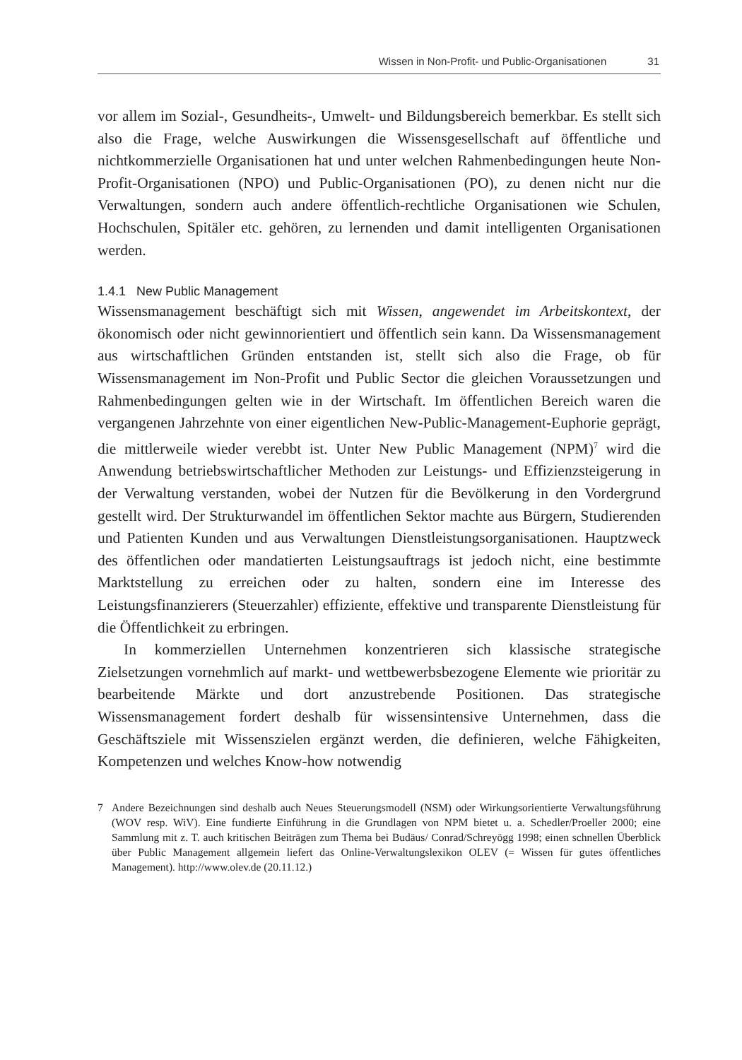Wissen in Non-Profit- und Public-Organisationen 31
vor allem im Sozial-, Gesundheits-, Umwelt- und Bildungsbereich bemerkbar. Es stellt sich also die Frage, welche Auswirkungen die Wissensgesellschaft auf öffentliche und nichtkommerzielle Organisationen hat und unter welchen Rahmenbedingungen heute Non-Profit-Organisationen (NPO) und Public-Organisationen (PO), zu denen nicht nur die Verwaltungen, sondern auch andere öffentlich-rechtliche Organisationen wie Schulen, Hochschulen, Spitäler etc. gehören, zu lernenden und damit intelligenten Organisationen werden.
1.4.1 New Public Management
Wissensmanagement beschäftigt sich mit Wissen, angewendet im Arbeitskontext, der ökonomisch oder nicht gewinnorientiert und öffentlich sein kann. Da Wissensmanagement aus wirtschaftlichen Gründen entstanden ist, stellt sich also die Frage, ob für Wissensmanagement im Non-Profit und Public Sector die gleichen Voraussetzungen und Rahmenbedingungen gelten wie in der Wirtschaft. Im öffentlichen Bereich waren die vergangenen Jahrzehnte von einer eigentlichen New-Public-Management-Euphorie geprägt, die mittlerweile wieder verebbt ist. Unter New Public Management (NPM)<sup>7</sup> wird die Anwendung betriebswirtschaftlicher Methoden zur Leistungs- und Effizienzsteigerung in der Verwaltung verstanden, wobei der Nutzen für die Bevölkerung in den Vordergrund gestellt wird. Der Strukturwandel im öffentlichen Sektor machte aus Bürgern, Studierenden und Patienten Kunden und aus Verwaltungen Dienstleistungsorganisationen. Hauptzweck des öffentlichen oder mandatierten Leistungsauftrags ist jedoch nicht, eine bestimmte Marktstellung zu erreichen oder zu halten, sondern eine im Interesse des Leistungsfinanzierers (Steuerzahler) effiziente, effektive und transparente Dienstleistung für die Öffentlichkeit zu erbringen.
In kommerziellen Unternehmen konzentrieren sich klassische strategische Zielsetzungen vornehmlich auf markt- und wettbewerbsbezogene Elemente wie prioritär zu bearbeitende Märkte und dort anzustrebende Positionen. Das strategische Wissensmanagement fordert deshalb für wissensintensive Unternehmen, dass die Geschäftsziele mit Wissenszielen ergänzt werden, die definieren, welche Fähigkeiten, Kompetenzen und welches Know-how notwendig
7 Andere Bezeichnungen sind deshalb auch Neues Steuerungsmodell (NSM) oder Wirkungsorientierte Verwaltungsführung (WOV resp. WiV). Eine fundierte Einführung in die Grundlagen von NPM bietet u. a. Schedler/Proeller 2000; eine Sammlung mit z. T. auch kritischen Beiträgen zum Thema bei Budäus/ Conrad/Schreyögg 1998; einen schnellen Überblick über Public Management allgemein liefert das Online-Verwaltungslexikon OLEV (= Wissen für gutes öffentliches Management). http://www.olev.de (20.11.12.)